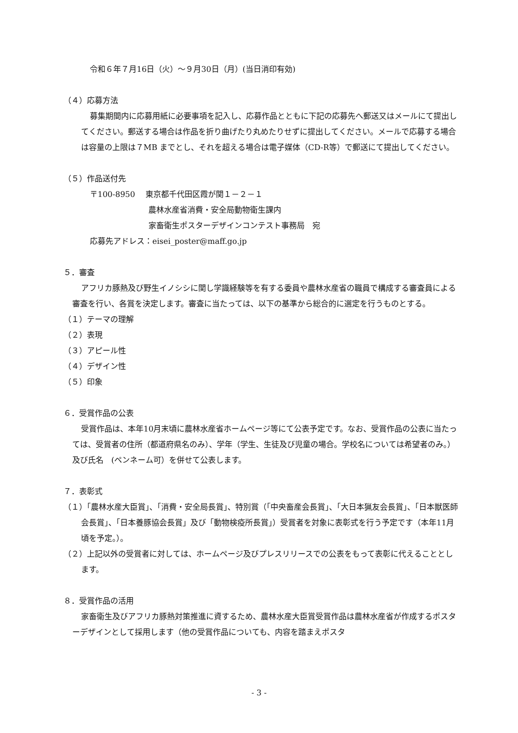令和６年７月16日（火）～９月30日（月）(当日消印有効)
（４）応募方法
募集期間内に応募用紙に必要事項を記入し、応募作品とともに下記の応募先へ郵送又はメールにて提出してください。郵送する場合は作品を折り曲げたり丸めたりせずに提出してください。メールで応募する場合は容量の上限は７MB までとし、それを超える場合は電子媒体（CD-R等）で郵送にて提出してください。
（５）作品送付先
〒100-8950　 東京都千代田区霞が関１－２－１
農林水産省消費・安全局動物衛生課内
家畜衛生ポスターデザインコンテスト事務局　宛
応募先アドレス：eisei_poster@maff.go.jp
５．審査
アフリカ豚熱及び野生イノシシに関し学識経験等を有する委員や農林水産省の職員で構成する審査員による審査を行い、各賞を決定します。審査に当たっては、以下の基準から総合的に選定を行うものとする。
（１）テーマの理解
（２）表現
（３）アピール性
（４）デザイン性
（５）印象
６．受賞作品の公表
受賞作品は、本年10月末頃に農林水産省ホームページ等にて公表予定です。なお、受賞作品の公表に当たっては、受賞者の住所（都道府県名のみ）、学年（学生、生徒及び児童の場合。学校名については希望者のみ。）及び氏名　(ペンネーム可）を併せて公表します。
７．表彰式
（１）「農林水産大臣賞」、「消費・安全局長賞」、特別賞（「中央畜産会長賞」、「大日本猟友会長賞」、「日本獣医師会長賞」、「日本養豚協会長賞」及び「動物検疫所長賞」）受賞者を対象に表彰式を行う予定です（本年11月頃を予定。）。
（２）上記以外の受賞者に対しては、ホームページ及びプレスリリースでの公表をもって表彰に代えることとします。
８．受賞作品の活用
家畜衛生及びアフリカ豚熱対策推進に資するため、農林水産大臣賞受賞作品は農林水産省が作成するポスターデザインとして採用します（他の受賞作品についても、内容を踏まえポスタ
- 3 -